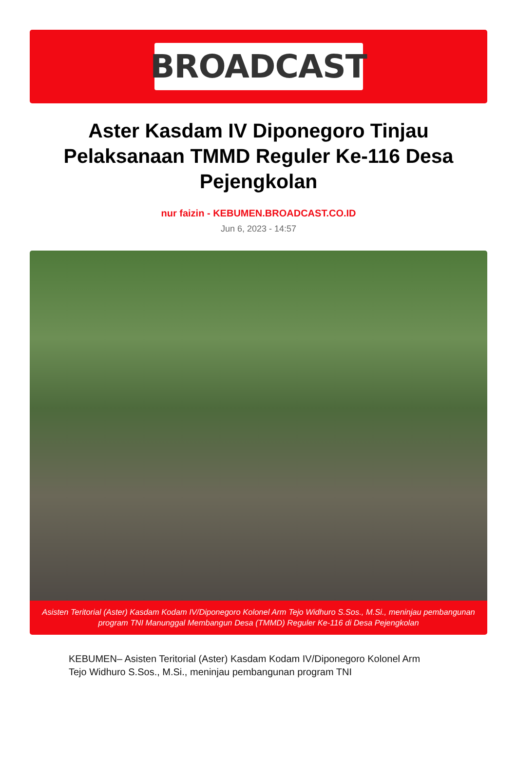BROADCAST
Aster Kasdam IV Diponegoro Tinjau Pelaksanaan TMMD Reguler Ke-116 Desa Pejengkolan
nur faizin - KEBUMEN.BROADCAST.CO.ID
Jun 6, 2023 - 14:57
Asisten Teritorial (Aster) Kasdam Kodam IV/Diponegoro Kolonel Arm Tejo Widhuro S.Sos., M.Si., meninjau pembangunan program TNI Manunggal Membangun Desa (TMMD) Reguler Ke-116 di Desa Pejengkolan
KEBUMEN– Asisten Teritorial (Aster) Kasdam Kodam IV/Diponegoro Kolonel Arm Tejo Widhuro S.Sos., M.Si., meninjau pembangunan program TNI